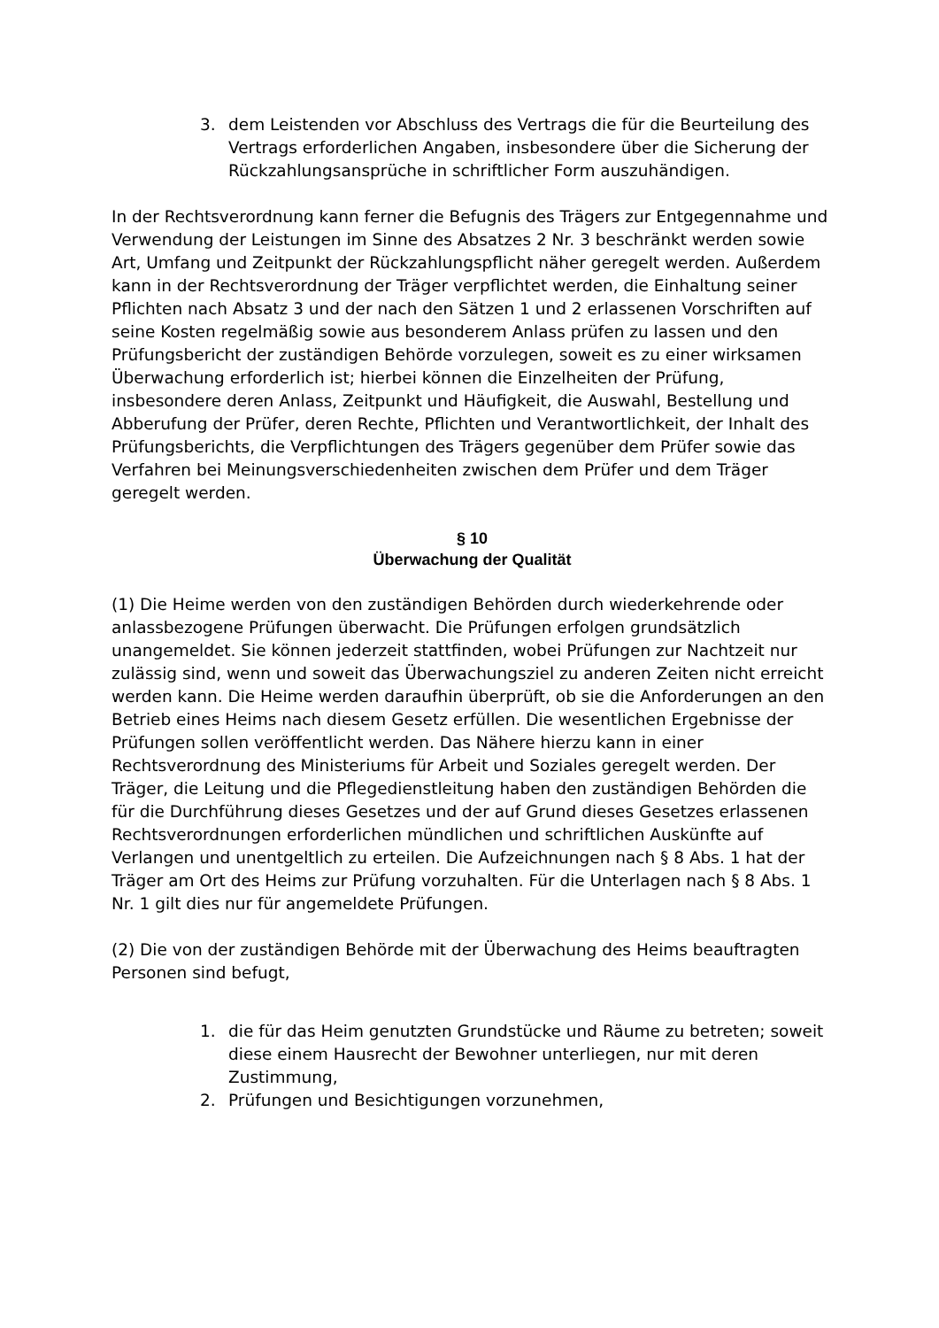3. dem Leistenden vor Abschluss des Vertrags die für die Beurteilung des Vertrags erforderlichen Angaben, insbesondere über die Sicherung der Rückzahlungsansprüche in schriftlicher Form auszuhändigen.
In der Rechtsverordnung kann ferner die Befugnis des Trägers zur Entgegennahme und Verwendung der Leistungen im Sinne des Absatzes 2 Nr. 3 beschränkt werden sowie Art, Umfang und Zeitpunkt der Rückzahlungspflicht näher geregelt werden. Außerdem kann in der Rechtsverordnung der Träger verpflichtet werden, die Einhaltung seiner Pflichten nach Absatz 3 und der nach den Sätzen 1 und 2 erlassenen Vorschriften auf seine Kosten regelmäßig sowie aus besonderem Anlass prüfen zu lassen und den Prüfungsbericht der zuständigen Behörde vorzulegen, soweit es zu einer wirksamen Überwachung erforderlich ist; hierbei können die Einzelheiten der Prüfung, insbesondere deren Anlass, Zeitpunkt und Häufigkeit, die Auswahl, Bestellung und Abberufung der Prüfer, deren Rechte, Pflichten und Verantwortlichkeit, der Inhalt des Prüfungsberichts, die Verpflichtungen des Trägers gegenüber dem Prüfer sowie das Verfahren bei Meinungsverschiedenheiten zwischen dem Prüfer und dem Träger geregelt werden.
§ 10
Überwachung der Qualität
(1) Die Heime werden von den zuständigen Behörden durch wiederkehrende oder anlassbezogene Prüfungen überwacht. Die Prüfungen erfolgen grundsätzlich unangemeldet. Sie können jederzeit stattfinden, wobei Prüfungen zur Nachtzeit nur zulässig sind, wenn und soweit das Überwachungsziel zu anderen Zeiten nicht erreicht werden kann. Die Heime werden daraufhin überprüft, ob sie die Anforderungen an den Betrieb eines Heims nach diesem Gesetz erfüllen. Die wesentlichen Ergebnisse der Prüfungen sollen veröffentlicht werden. Das Nähere hierzu kann in einer Rechtsverordnung des Ministeriums für Arbeit und Soziales geregelt werden. Der Träger, die Leitung und die Pflegedienstleitung haben den zuständigen Behörden die für die Durchführung dieses Gesetzes und der auf Grund dieses Gesetzes erlassenen Rechtsverordnungen erforderlichen mündlichen und schriftlichen Auskünfte auf Verlangen und unentgeltlich zu erteilen. Die Aufzeichnungen nach § 8 Abs. 1 hat der Träger am Ort des Heims zur Prüfung vorzuhalten. Für die Unterlagen nach § 8 Abs. 1 Nr. 1 gilt dies nur für angemeldete Prüfungen.
(2) Die von der zuständigen Behörde mit der Überwachung des Heims beauftragten Personen sind befugt,
1. die für das Heim genutzten Grundstücke und Räume zu betreten; soweit diese einem Hausrecht der Bewohner unterliegen, nur mit deren Zustimmung,
2. Prüfungen und Besichtigungen vorzunehmen,